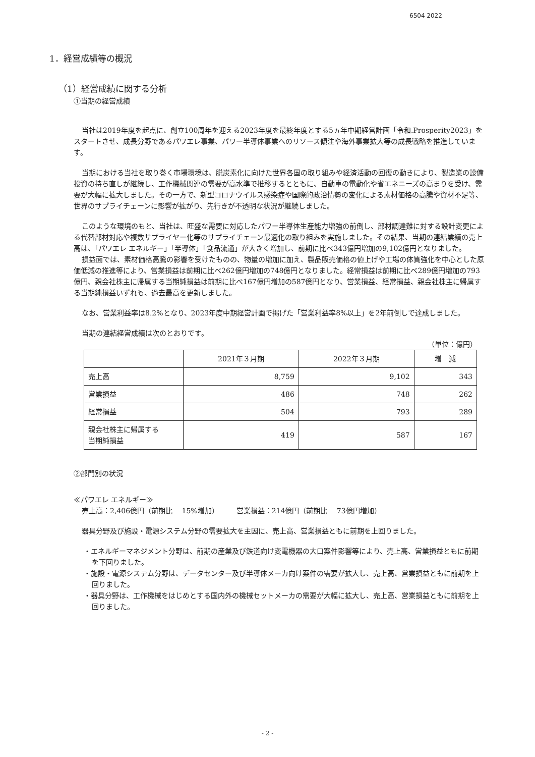6504 2022
1．経営成績等の概況
（1）経営成績に関する分析
①当期の経営成績
当社は2019年度を起点に、創立100周年を迎える2023年度を最終年度とする5ヵ年中期経営計画「令和.Prosperity2023」をスタートさせ、成長分野であるパワエレ事業、パワー半導体事業へのリソース傾注や海外事業拡大等の成長戦略を推進しています。
当期における当社を取り巻く市場環境は、脱炭素化に向けた世界各国の取り組みや経済活動の回復の動きにより、製造業の設備投資の持ち直しが継続し、工作機械関連の需要が高水準で推移するとともに、自動車の電動化や省エネニーズの高まりを受け、需要が大幅に拡大しました。その一方で、新型コロナウイルス感染症や国際的政治情勢の変化による素材価格の高騰や資材不足等、世界のサプライチェーンに影響が拡がり、先行きが不透明な状況が継続しました。
このような環境のもと、当社は、旺盛な需要に対応したパワー半導体生産能力増強の前倒し、部材調達難に対する設計変更による代替部材対応や複数サプライヤー化等のサプライチェーン最適化の取り組みを実施しました。その結果、当期の連結業績の売上高は、「パワエレ エネルギー」「半導体」「食品流通」が大きく増加し、前期に比べ343億円増加の9,102億円となりました。
損益面では、素材価格高騰の影響を受けたものの、物量の増加に加え、製品販売価格の値上げや工場の体質強化を中心とした原価低減の推進等により、営業損益は前期に比べ262億円増加の748億円となりました。経常損益は前期に比べ289億円増加の793億円、親会社株主に帰属する当期純損益は前期に比べ167億円増加の587億円となり、営業損益、経常損益、親会社株主に帰属する当期純損益いずれも、過去最高を更新しました。
なお、営業利益率は8.2%となり、2023年度中期経営計画で掲げた「営業利益率8%以上」を2年前倒しで達成しました。
当期の連結経営成績は次のとおりです。
（単位：億円）
| | 2021年３月期 | 2022年３月期 | 増 減 |
| --- | --- | --- | --- |
| 売上高 | 8,759 | 9,102 | 343 |
| 営業損益 | 486 | 748 | 262 |
| 経常損益 | 504 | 793 | 289 |
| 親会社株主に帰属する 当期純損益 | 419 | 587 | 167 |
②部門別の状況
≪パワエレ エネルギー≫
売上高：2,406億円（前期比　 15%増加）　　　営業損益：214億円（前期比　 73億円増加）
器具分野及び施設・電源システム分野の需要拡大を主因に、売上高、営業損益ともに前期を上回りました。
・エネルギーマネジメント分野は、前期の産業及び鉄道向け変電機器の大口案件影響等により、売上高、営業損益ともに前期を下回りました。
・施設・電源システム分野は、データセンター及び半導体メーカ向け案件の需要が拡大し、売上高、営業損益ともに前期を上回りました。
・器具分野は、工作機械をはじめとする国内外の機械セットメーカの需要が大幅に拡大し、売上高、営業損益ともに前期を上回りました。
- 2 -